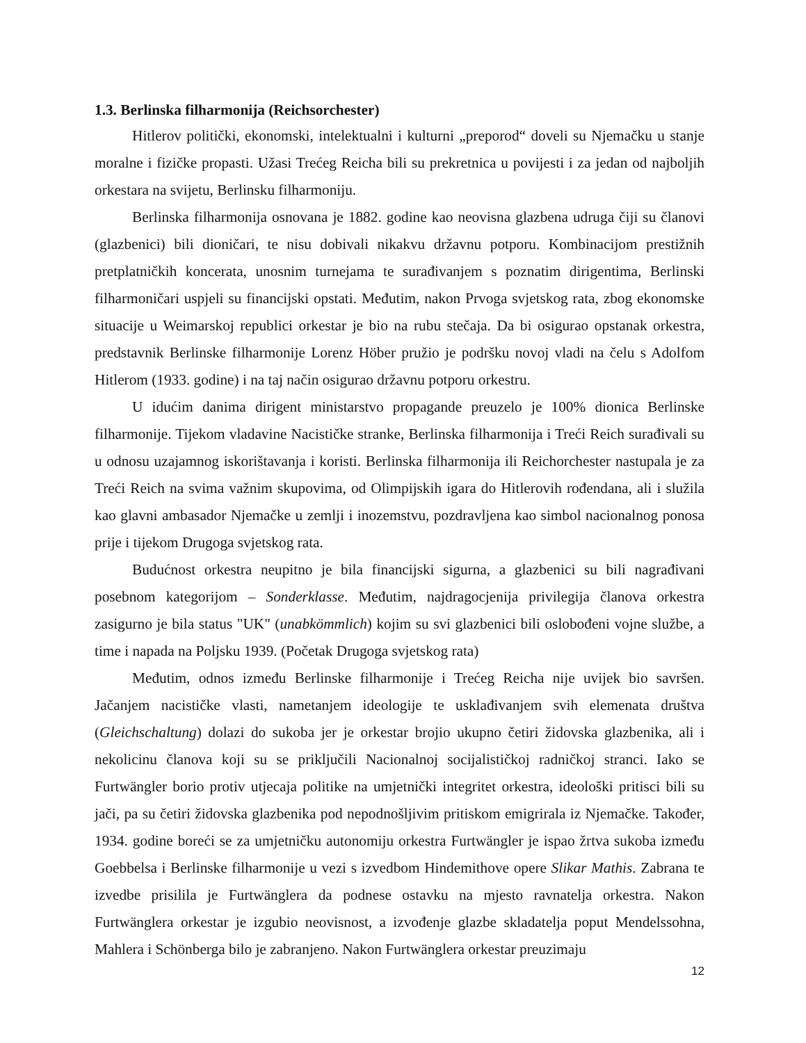1.3. Berlinska filharmonija (Reichsorchester)
Hitlerov politički, ekonomski, intelektualni i kulturni „preporod“ doveli su Njemačku u stanje moralne i fizičke propasti. Užasi Trećeg Reicha bili su prekretnica u povijesti i za jedan od najboljih orkestara na svijetu, Berlinsku filharmoniju.
Berlinska filharmonija osnovana je 1882. godine kao neovisna glazbena udruga čiji su članovi (glazbenici) bili dioničari, te nisu dobivali nikakvu državnu potporu. Kombinacijom prestižnih pretplatničkih koncerata, unosnim turnejama te surađivanjem s poznatim dirigentima, Berlinski filharmoničari uspjeli su financijski opstati. Međutim, nakon Prvoga svjetskog rata, zbog ekonomske situacije u Weimarskoj republici orkestar je bio na rubu stečaja. Da bi osigurao opstanak orkestra, predstavnik Berlinske filharmonije Lorenz Höber pružio je podršku novoj vladi na čelu s Adolfom Hitlerom (1933. godine) i na taj način osigurao državnu potporu orkestru.
U idućim danima dirigent ministarstvo propagande preuzelo je 100% dionica Berlinske filharmonije. Tijekom vladavine Nacističke stranke, Berlinska filharmonija i Treći Reich surađivali su u odnosu uzajamnog iskorištavanja i koristi. Berlinska filharmonija ili Reichorchester nastupala je za Treći Reich na svima važnim skupovima, od Olimpijskih igara do Hitlerovih rođendana, ali i služila kao glavni ambasador Njemačke u zemlji i inozemstvu, pozdravljena kao simbol nacionalnog ponosa prije i tijekom Drugoga svjetskog rata.
Budućnost orkestra neupitno je bila financijski sigurna, a glazbenici su bili nagrađivani posebnom kategorijom – Sonderklasse. Međutim, najdragocjenija privilegija članova orkestra zasigurno je bila status "UK" (unabkömmlich) kojim su svi glazbenici bili oslobođeni vojne službe, a time i napada na Poljsku 1939. (Početak Drugoga svjetskog rata)
Međutim, odnos između Berlinske filharmonije i Trećeg Reicha nije uvijek bio savršen. Jačanjem nacističke vlasti, nametanjem ideologije te usklađivanjem svih elemenata društva (Gleichschaltung) dolazi do sukoba jer je orkestar brojio ukupno četiri židovska glazbenika, ali i nekolicinu članova koji su se priključili Nacionalnoj socijalističkoj radničkoj stranci. Iako se Furtwängler borio protiv utjecaja politike na umjetnički integritet orkestra, ideološki pritisci bili su jači, pa su četiri židovska glazbenika pod nepodnošljivim pritiskom emigrirala iz Njemačke. Također, 1934. godine boreći se za umjetničku autonomiju orkestra Furtwängler je ispao žrtva sukoba između Goebbelsa i Berlinske filharmonije u vezi s izvedbom Hindemithove opere Slikar Mathis. Zabrana te izvedbe prisilila je Furtwänglera da podnese ostavku na mjesto ravnatelja orkestra. Nakon Furtwänglera orkestar je izgubio neovisnost, a izvođenje glazbe skladatelja poput Mendelssohna, Mahlera i Schönberga bilo je zabranjeno. Nakon Furtwänglera orkestar preuzimaju
12